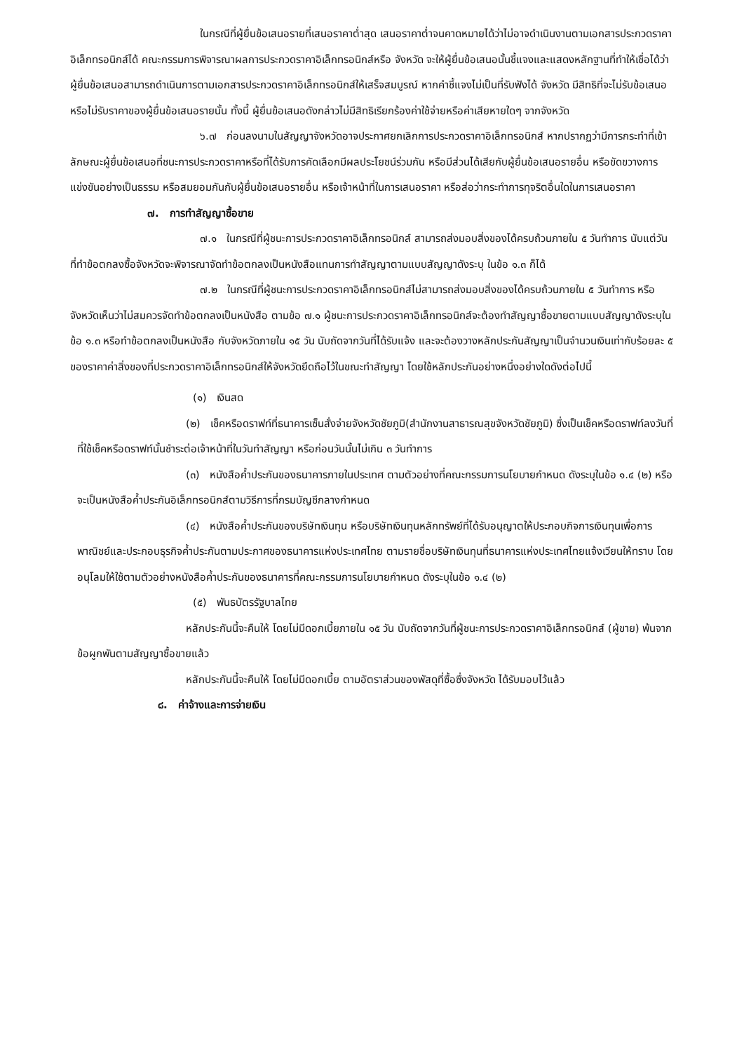ในกรณีที่ผู้ยื่นข้อเสนอรายที่เสนอราคาต่ำสุด เสนอราคาต่ำจนคาดหมายได้ว่าไม่อาจดำเนินงานตามเอกสารประกวดราคาอิเล็กทรอนิกส์ได้ คณะกรรมการพิจารณาผลการประกวดราคาอิเล็กทรอนิกส์หรือ จังหวัด จะให้ผู้ยื่นข้อเสนอนั้นชี้แจงและแสดงหลักฐานที่ทำให้เชื่อได้ว่า ผู้ยื่นข้อเสนอสามารถดำเนินการตามเอกสารประกวดราคาอิเล็กทรอนิกส์ให้เสร็จสมบูรณ์ หากคำชี้แจงไม่เป็นที่รับฟังได้ จังหวัด มีสิทธิที่จะไม่รับข้อเสนอหรือไม่รับราคาของผู้ยื่นข้อเสนอรายนั้น ทั้งนี้ ผู้ยื่นข้อเสนอดังกล่าวไม่มีสิทธิเรียกร้องค่าใช้จ่ายหรือค่าเสียหายใดๆ จากจังหวัด
๖.๗ ก่อนลงนามในสัญญาจังหวัดอาจประกาศยกเลิกการประกวดราคาอิเล็กทรอนิกส์ หากปรากฏว่ามีการกระทำที่เข้าลักษณะผู้ยื่นข้อเสนอที่ชนะการประกวดราคาหรือที่ได้รับการคัดเลือกมีผลประโยชน์ร่วมกัน หรือมีส่วนได้เสียกับผู้ยื่นข้อเสนอรายอื่น หรือขัดขวางการแข่งขันอย่างเป็นธรรม หรือสมยอมกันกับผู้ยื่นข้อเสนอรายอื่น หรือเจ้าหน้าที่ในการเสนอราคา หรือส่อว่ากระทำการทุจริตอื่นใดในการเสนอราคา
๗. การทำสัญญาซื้อขาย
๗.๑ ในกรณีที่ผู้ชนะการประกวดราคาอิเล็กทรอนิกส์ สามารถส่งมอบสิ่งของได้ครบถ้วนภายใน ๕ วันทำการ นับแต่วันที่ทำข้อตกลงซื้อจังหวัดจะพิจารณาจัดทำข้อตกลงเป็นหนังสือแทนการทำสัญญาตามแบบสัญญาดังระบุ ในข้อ ๑.๓ ก็ได้
๗.๒ ในกรณีที่ผู้ชนะการประกวดราคาอิเล็กทรอนิกส์ไม่สามารถส่งมอบสิ่งของได้ครบถ้วนภายใน ๕ วันทำการ หรือจังหวัดเห็นว่าไม่สมควรจัดทำข้อตกลงเป็นหนังสือ ตามข้อ ๗.๑ ผู้ชนะการประกวดราคาอิเล็กทรอนิกส์จะต้องทำสัญญาซื้อขายตามแบบสัญญาดังระบุในข้อ ๑.๓ หรือทำข้อตกลงเป็นหนังสือ กับจังหวัดภายใน ๑๕ วัน นับถัดจากวันที่ได้รับแจ้ง และจะต้องวางหลักประกันสัญญาเป็นจำนวนเงินเท่ากับร้อยละ ๕ ของราคาค่าสิ่งของที่ประกวดราคาอิเล็กทรอนิกส์ให้จังหวัดยึดถือไว้ในขณะทำสัญญา โดยใช้หลักประกันอย่างหนึ่งอย่างใดดังต่อไปนี้
(๑) เงินสด
(๒) เช็คหรือดราฟท์ที่ธนาคารเซ็นสั่งจ่ายจังหวัดชัยภูมิ(สำนักงานสาธารณสุขจังหวัดชัยภูมิ) ซึ่งเป็นเช็คหรือดราฟท์ลงวันที่ที่ใช้เช็คหรือดราฟท์นั้นชำระต่อเจ้าหน้าที่ในวันทำสัญญา หรือก่อนวันนั้นไม่เกิน ๓ วันทำการ
(๓) หนังสือค้ำประกันของธนาคารภายในประเทศ ตามตัวอย่างที่คณะกรรมการนโยบายกำหนด ดังระบุในข้อ ๑.๔ (๒) หรือจะเป็นหนังสือค้ำประกันอิเล็กทรอนิกส์ตามวิธีการที่กรมบัญชีกลางกำหนด
(๔) หนังสือค้ำประกันของบริษัทเงินทุน หรือบริษัทเงินทุนหลักทรัพย์ที่ได้รับอนุญาตให้ประกอบกิจการเงินทุนเพื่อการพาณิชย์และประกอบธุรกิจค้ำประกันตามประกาศของธนาคารแห่งประเทศไทย ตามรายชื่อบริษัทเงินทุนที่ธนาคารแห่งประเทศไทยแจ้งเวียนให้ทราบ โดยอนุโลมให้ใช้ตามตัวอย่างหนังสือค้ำประกันของธนาคารที่คณะกรรมการนโยบายกำหนด ดังระบุในข้อ ๑.๔ (๒)
(๕) พันธบัตรรัฐบาลไทย
หลักประกันนี้จะคืนให้ โดยไม่มีดอกเบี้ยภายใน ๑๕ วัน นับถัดจากวันที่ผู้ชนะการประกวดราคาอิเล็กทรอนิกส์ (ผู้ขาย) พ้นจากข้อผูกพันตามสัญญาซื้อขายแล้ว
หลักประกันนี้จะคืนให้ โดยไม่มีดอกเบี้ย ตามอัตราส่วนของพัสดุที่ซื้อซึ่งจังหวัด ได้รับมอบไว้แล้ว
๘. ค่าจ้างและการจ่ายเงิน